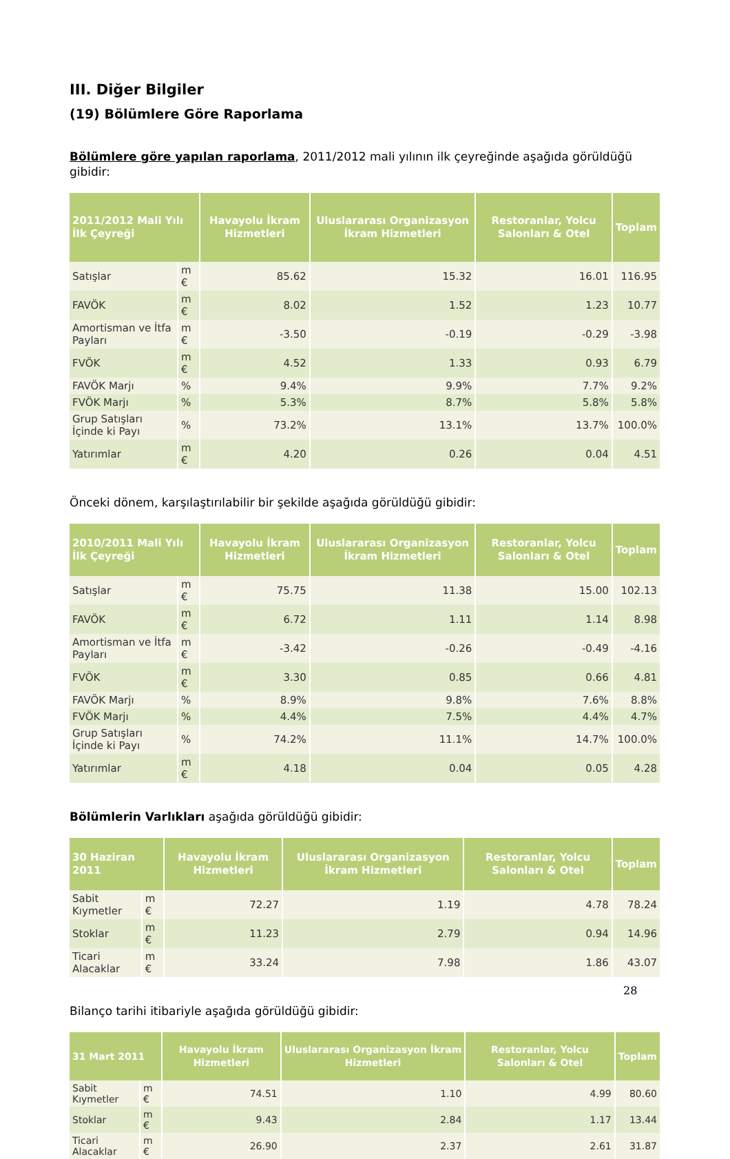III. Diğer Bilgiler
(19) Bölümlere Göre Raporlama
Bölümlere göre yapılan raporlama, 2011/2012 mali yılının ilk çeyreğinde aşağıda görüldüğü gibidir:
| 2011/2012 Mali Yılı İlk Çeyreği | | Havayolu İkram Hizmetleri | Uluslararası Organizasyon İkram Hizmetleri | Restoranlar, Yolcu Salonları & Otel | Toplam |
| --- | --- | --- | --- | --- | --- |
| Satışlar | m € | 85.62 | 15.32 | 16.01 | 116.95 |
| FAVÖK | m € | 8.02 | 1.52 | 1.23 | 10.77 |
| Amortisman ve İtfa Payları | m € | -3.50 | -0.19 | -0.29 | -3.98 |
| FVÖK | m € | 4.52 | 1.33 | 0.93 | 6.79 |
| FAVÖK Marjı | % | 9.4% | 9.9% | 7.7% | 9.2% |
| FVÖK Marjı | % | 5.3% | 8.7% | 5.8% | 5.8% |
| Grup Satışları İçinde ki Payı | % | 73.2% | 13.1% | 13.7% | 100.0% |
| Yatırımlar | m € | 4.20 | 0.26 | 0.04 | 4.51 |
Önceki dönem, karşılaştırılabilir bir şekilde aşağıda görüldüğü gibidir:
| 2010/2011 Mali Yılı İlk Çeyreği | | Havayolu İkram Hizmetleri | Uluslararası Organizasyon İkram Hizmetleri | Restoranlar, Yolcu Salonları & Otel | Toplam |
| --- | --- | --- | --- | --- | --- |
| Satışlar | m € | 75.75 | 11.38 | 15.00 | 102.13 |
| FAVÖK | m € | 6.72 | 1.11 | 1.14 | 8.98 |
| Amortisman ve İtfa Payları | m € | -3.42 | -0.26 | -0.49 | -4.16 |
| FVÖK | m € | 3.30 | 0.85 | 0.66 | 4.81 |
| FAVÖK Marjı | % | 8.9% | 9.8% | 7.6% | 8.8% |
| FVÖK Marjı | % | 4.4% | 7.5% | 4.4% | 4.7% |
| Grup Satışları İçinde ki Payı | % | 74.2% | 11.1% | 14.7% | 100.0% |
| Yatırımlar | m € | 4.18 | 0.04 | 0.05 | 4.28 |
Bölümlerin Varlıkları aşağıda görüldüğü gibidir:
| 30 Haziran 2011 | | Havayolu İkram Hizmetleri | Uluslararası Organizasyon İkram Hizmetleri | Restoranlar, Yolcu Salonları & Otel | Toplam |
| --- | --- | --- | --- | --- | --- |
| Sabit Kıymetler | m € | 72.27 | 1.19 | 4.78 | 78.24 |
| Stoklar | m € | 11.23 | 2.79 | 0.94 | 14.96 |
| Ticari Alacaklar | m € | 33.24 | 7.98 | 1.86 | 43.07 |
Bilanço tarihi itibariyle aşağıda görüldüğü gibidir:
| 31 Mart 2011 | | Havayolu İkram Hizmetleri | Uluslararası Organizasyon İkram Hizmetleri | Restoranlar, Yolcu Salonları & Otel | Toplam |
| --- | --- | --- | --- | --- | --- |
| Sabit Kıymetler | m € | 74.51 | 1.10 | 4.99 | 80.60 |
| Stoklar | m € | 9.43 | 2.84 | 1.17 | 13.44 |
| Ticari Alacaklar | m € | 26.90 | 2.37 | 2.61 | 31.87 |
28